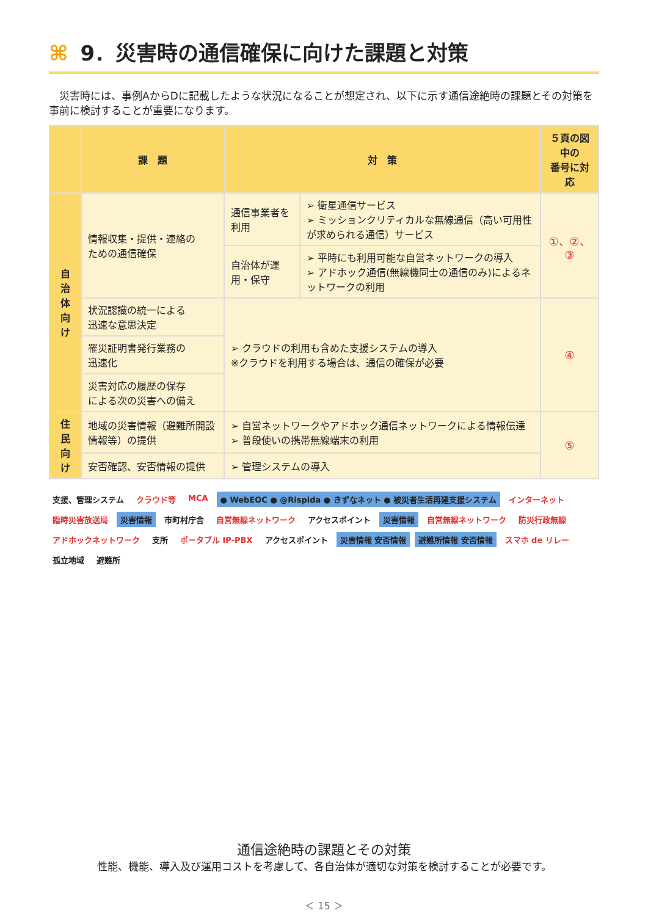⌘ 9．災害時の通信確保に向けた課題と対策
災害時には、事例AからDに記載したような状況になることが想定され、以下に示す通信途絶時の課題とその対策を事前に検討することが重要になります。
| | 課 題 | 対 策 | | ５頁の図中の 番号に対応 |
| --- | --- | --- | --- | --- |
| 自 治 体 向 け | 情報収集・提供・連絡の ための通信確保 | 通信事業者を利用 | ➢ 衛星通信サービス ➢ ミッションクリティカルな無線通信（高い可用性が求められる通信）サービス | ①、②、③ |
| | | 自治体が運用・保守 | ➢ 平時にも利用可能な自営ネットワークの導入 ➢ アドホック通信(無線機同士の通信のみ)によるネットワークの利用 | |
| | 状況認識の統一による 迅速な意思決定 | ➢ クラウドの利用も含めた支援システムの導入 ※クラウドを利用する場合は、通信の確保が必要 | | ④ |
| | 罹災証明書発行業務の 迅速化 | | | |
| | 災害対応の履歴の保存 による次の災害への備え | | | |
| 住 民 向 け | 地域の災害情報（避難所開設情報等）の提供 | ➢ 自営ネットワークやアドホック通信ネットワークによる情報伝達 ➢ 普段使いの携帯無線端末の利用 | | ⑤ |
| | 安否確認、安否情報の提供 | ➢ 管理システムの導入 | | |
支援、管理システム クラウド等 MCA ● WebEOC ● @Rispida ● きずなネット ● 被災者生活再建支援システム インターネット 臨時災害放送局 災害情報 市町村庁舎 自営無線ネットワーク アクセスポイント 災害情報 自営無線ネットワーク 防災行政無線 アドホックネットワーク 支所 ポータブル IP-PBX アクセスポイント 災害情報 安否情報 避難所情報 安否情報 スマホ de リレー 孤立地域 避難所
通信途絶時の課題とその対策
性能、機能、導入及び運用コストを考慮して、各自治体が適切な対策を検討することが必要です。
＜ 15 ＞